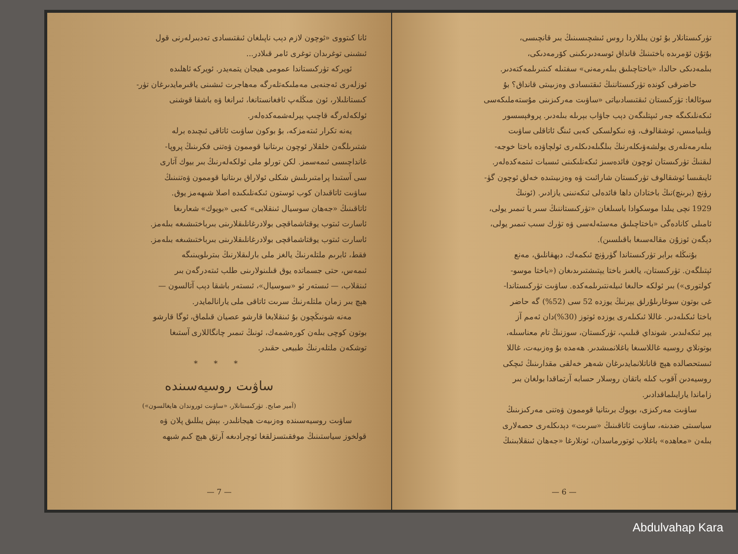تۈركىستانلار بۇ ئون يىللاردا روس ئىشچىسىنىڭ بىر قانچىسى،
بۇتۇن ئۆمرىدە باختىنىڭ قانداق ئوسەدىرىكىنى كۆرمەدىكى،
بىلمەدىكى حالدا، «باختاچىلىق بىلەرمەنى» سفتىلە كىتىرىلمەكتەدىر.
حاضرقى كوندە تۈركىستاننىڭ ئىقتىسادى وەزىيىتى قانداق؟ بۇ
سوئالغا: تۈركىستان ئىقتىسادىياتى «ساۋىت مەركىزىنى مۇستەملىكەسى
ئىكەنلىكىگە جەر ئىپتلىگەن دېب جاۋاب بېرىلە بىلەدىر. پروفېسسور
ۋېلىيامىس، ئوشقالوف، ۋە نىكولسكى كەبى ئىنگ ئاتاقلى ساۋىت
بىلەرمەنلەرى يولشەۋىكلەرنىڭ بىلگىلەدىكلەرى ئولچاۋدە باختا خوجە-
لىقنىڭ تۈركىستان ئوچون فائدەسىز ئىكەنلىكىنى ئىسبات ئىتمەكدەلەر.
ئايىقىسا ئوشقالوف تۈركىستان شارائىت ۋە وەزىيىتىدە خەلق ئوچون گۈ-
رۈنچ (برىنچ)نىڭ باختادان داھا فائدەلى ئىكەنىنى يازادىر. (ئونىڭ
1929 نچى يىلدا موسكوادا باسىلغان «تۈركىستاننىڭ سىر يا تىمىر يولى،
ئامىلى كانادەگى «باختاچىلىق مەسئەلەسى ۋە تۈرك سىب تىمىر يولى،
دېگەن ئوزۇن مقالەسىغا باقىلسىن).
بۇنىڭلە برابر تۈركىستاندا گۈرۈنچ ئىكمەك، دېھقانلىق، مەنع
ئېتىلگەن. تۈركىستان، يالغىز باختا يېتىشتىرىدىغان («باختا موسو-
كولتورى») بىر ئولكە حالىغا ئىيلەنتىرىلمەكدە. ساۋىت تۈركىستاندا-
غى بوتون سوغارىلۇرلق يېرنىڭ يوزدە 52 سى (52%) گە حاضر
باختا ئىكىلەدىر. غاللا ئىكىلەرى يوزدە ئوتوز (30%)دان ئەمم آز
يېر ئىكەلىدىر. شونداي قىلىپ، تۈركىستان، سوزنىڭ تام معناسىلە،
بوتونلاي روسيە غاللاسىغا باغلانمىشدىر. ھەمدە بۇ وەزىيەت، غاللا
ئىستحصالدە ھېچ قاناتلانمايدىرغان شەھر خەلقى مقدارىنىڭ ئىچكى
روسيەدىن آقوب كىلە باتقان روسلار حسابە آرتماقدا بولغان بىر
زاماندا يارايىلماقدادىر.
ساۋىت مەركىزى، بويوك برىتانيا قوممون ۋەتنى مەركىزىنىڭ
سياسىتى ضدىنە، ساۋىت ئاتاقىنىڭ «سرىت» دېدىكلەرى حصەلارى
بىلەن «معاھدە» باغلاب ئوتورماسدان، ئونلارغا «جەھان ئىنقلابىنىڭ
— 6 —
ئانا كىتووى «ئوچون لازم دېب ناپىلغان ئىقتىسادى تەدبىرلەرنى قول
ئىشىنى توغرىدان توغرى ئامر قىلادر...
ئويركە تۈركىستاندا عمومى ھيجان يتمەيدر. ئويركە ئاھلىدە
ئوزلەرى ئەجنەبى مەملىكەتلەرگە مەھاجرت ئىشىنى ياقىرمايدىرغان تۈر-
كىستانلىلار، ئون مىڭلەپ ئافغانستانغا، ئىرانغا ۋە باشقا قوشنى
ئولكەلەرگە قاچىپ يېرلەشمەكدەلەر.
يەنە تكرار ئىتەمزكە، بۇ بوكون ساۋىت ئاتاقى ئىچىدە برلە
شتىرىلگەن خلقلار ئوچون برىتانيا قوممون ۋەتنى فكرىنىڭ پروپا-
غانداچىسى ئىمەسمز. لكن تورلو ملى ئولكەلەرنىڭ بىر بيوك آتارى
سى آستىدا پرامتىرىلىش شكلى ئولاراق برىتانيا قوممون ۋەتنىنىڭ
ساۋىت ئاتاقىدان كوب ئوستون ئىكەنلىكىدە اصلا شبھەمز يوق.
ئاتاقىنىڭ «جەھان سوسيال ئىنقلابى» كەبى «بويوك» شعارىغا
ئاسارت ئىتوب يوقتاشماقچى بولادرغانلىقلارىنى بىرباختىشىغە بىلەمز.
ئاسارت ئىتوب يوقتاشماقچى بولادرغانلىقلارىنى بىرباختىشىغە بىلەمز.
فقط، ئابرىم ملتلەرنىڭ يالغز ملى بارلىقلارنىڭ بىترىلويىنىگە
ئىمەس، حتى جسماتدە يوق قىلىنولارىنى طلب ئىتەدرگەن بىر
ئىنقلاب، — ئىستەر ئو «سوسيال»، ئىستەر باشقا دېب آتالسون —
ھېچ بىر زمان ملتلەرنىڭ سرىت ئاتاقى ملى يارانالمايدر.
مەنە شونىڭچون بۇ ئىنقلابغا قارشو عصيان قىلماق، ئوگا قارشو
بوتون كوچى بىلەن كورەشمەك، ئونىڭ تىمىر چانگاللارى آستىغا
توشكەن ملتلەرنىڭ طبيعى حقىدر.
* * *
ساۋىت روسيەسىندە
(آمير صابح. تۈركىستانلار، «ساۋىت ئوروندان ھايغالسون»)
ساۋىت روسيەسىندە وەزىيەت ھيجانلىدر. بېش يىللىق پلان ۋە
قولخوز سياستىنىڭ موفقىتسزلقغا ئوچرادىغە آرتق ھېچ كىم شبھە
— 7 —
Abdulvahap Kara